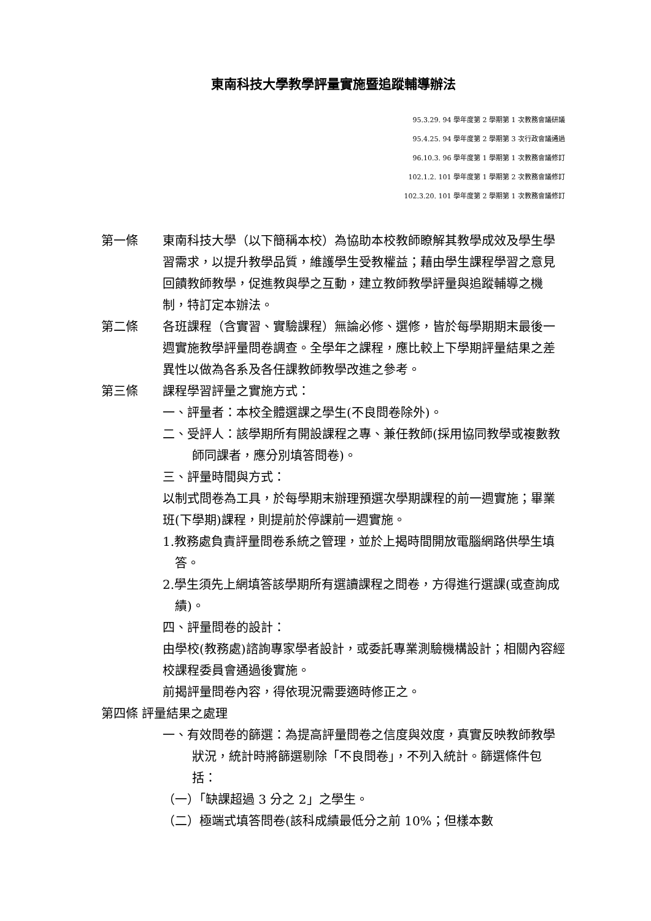東南科技大學教學評量實施暨追蹤輔導辦法
95.3.29. 94 學年度第 2 學期第 1 次教務會議研議
95.4.25. 94 學年度第 2 學期第 3 次行政會議通過
96.10.3. 96 學年度第 1 學期第 1 次教務會議修訂
102.1.2. 101 學年度第 1 學期第 2 次教務會議修訂
102.3.20. 101 學年度第 2 學期第 1 次教務會議修訂
第一條 東南科技大學（以下簡稱本校）為協助本校教師瞭解其教學成效及學生學習需求，以提升教學品質，維護學生受教權益；藉由學生課程學習之意見回饋教師教學，促進教與學之互動，建立教師教學評量與追蹤輔導之機制，特訂定本辦法。
第二條 各班課程（含實習、實驗課程）無論必修、選修，皆於每學期期末最後一週實施教學評量問卷調查。全學年之課程，應比較上下學期評量結果之差異性以做為各系及各任課教師教學改進之參考。
第三條 課程學習評量之實施方式：
一、評量者：本校全體選課之學生(不良問卷除外)。
二、受評人：該學期所有開設課程之專、兼任教師(採用協同教學或複數教師同課者，應分別填答問卷)。
三、評量時間與方式：
以制式問卷為工具，於每學期末辦理預選次學期課程的前一週實施；畢業班(下學期)課程，則提前於停課前一週實施。
1.教務處負責評量問卷系統之管理，並於上揭時間開放電腦網路供學生填答。
2.學生須先上網填答該學期所有選讀課程之問卷，方得進行選課(或查詢成績)。
四、評量問卷的設計：
由學校(教務處)諮詢專家學者設計，或委託專業測驗機構設計；相關內容經校課程委員會通過後實施。
前揭評量問卷內容，得依現況需要適時修正之。
第四條 評量結果之處理
一、有效問卷的篩選：為提高評量問卷之信度與效度，真實反映教師教學狀況，統計時將篩選剔除「不良問卷」，不列入統計。篩選條件包括：
（一）「缺課超過 3 分之 2」之學生。
（二）極端式填答問卷(該科成績最低分之前 10%；但樣本數